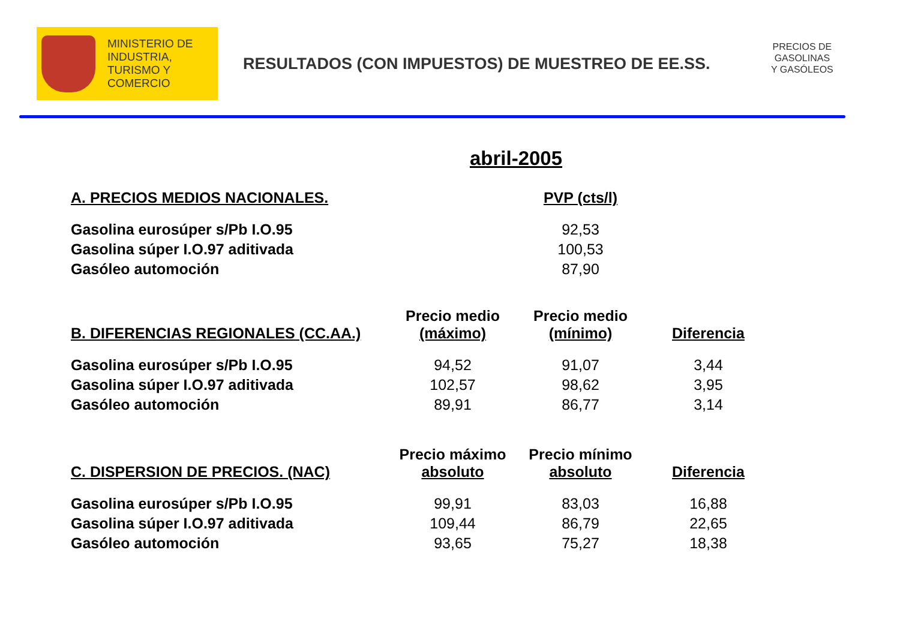MINISTERIO DE
INDUSTRIA,
TURISMO Y
COMERCIO
RESULTADOS (CON IMPUESTOS) DE MUESTREO DE EE.SS.
PRECIOS DE
GASOLINAS
Y GASÓLEOS
abril-2005
| A. PRECIOS MEDIOS NACIONALES. | | PVP (cts/l) |
| --- | --- | --- |
| Gasolina eurosúper s/Pb I.O.95 | | 92,53 |
| Gasolina súper I.O.97 aditivada | | 100,53 |
| Gasóleo automoción | | 87,90 |
| B. DIFERENCIAS REGIONALES (CC.AA.) | Precio medio (máximo) | Precio medio (mínimo) | Diferencia |
| --- | --- | --- | --- |
| Gasolina eurosúper s/Pb I.O.95 | 94,52 | 91,07 | 3,44 |
| Gasolina súper I.O.97 aditivada | 102,57 | 98,62 | 3,95 |
| Gasóleo automoción | 89,91 | 86,77 | 3,14 |
| C. DISPERSION DE PRECIOS. (NAC) | Precio máximo absoluto | Precio mínimo absoluto | Diferencia |
| --- | --- | --- | --- |
| Gasolina eurosúper s/Pb I.O.95 | 99,91 | 83,03 | 16,88 |
| Gasolina súper I.O.97 aditivada | 109,44 | 86,79 | 22,65 |
| Gasóleo automoción | 93,65 | 75,27 | 18,38 |